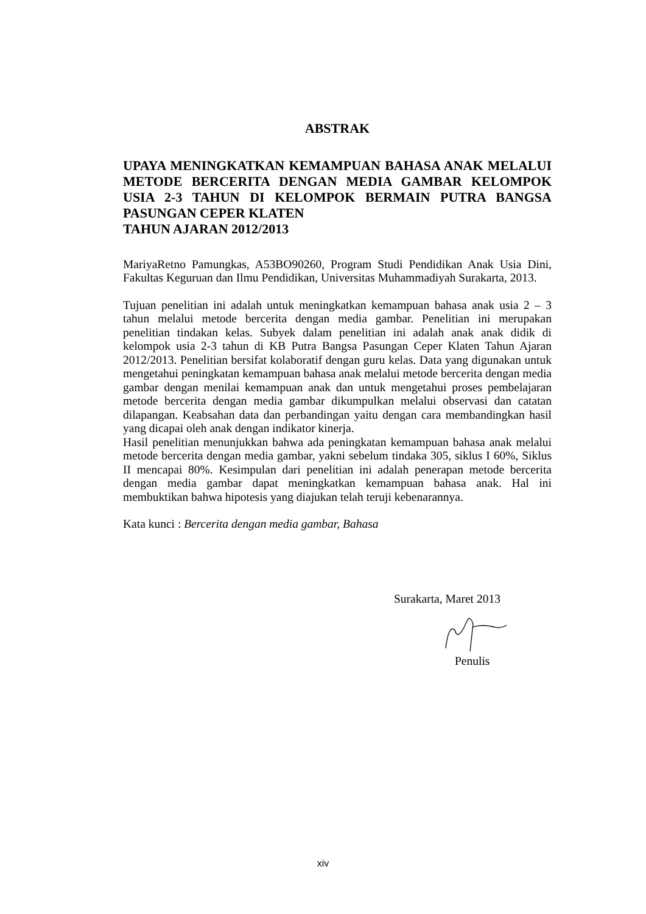ABSTRAK
UPAYA MENINGKATKAN KEMAMPUAN BAHASA ANAK MELALUI METODE BERCERITA DENGAN MEDIA GAMBAR KELOMPOK USIA 2-3 TAHUN DI KELOMPOK BERMAIN PUTRA BANGSA PASUNGAN CEPER KLATEN
TAHUN AJARAN 2012/2013
MariyaRetno Pamungkas, A53BO90260, Program Studi Pendidikan Anak Usia Dini, Fakultas Keguruan dan Ilmu Pendidikan, Universitas Muhammadiyah Surakarta, 2013.
Tujuan penelitian ini adalah untuk meningkatkan kemampuan bahasa anak usia 2 – 3 tahun melalui metode bercerita dengan media gambar. Penelitian ini merupakan penelitian tindakan kelas. Subyek dalam penelitian ini adalah anak anak didik di kelompok usia 2-3 tahun di KB Putra Bangsa Pasungan Ceper Klaten Tahun Ajaran 2012/2013. Penelitian bersifat kolaboratif dengan guru kelas. Data yang digunakan untuk mengetahui peningkatan kemampuan bahasa anak melalui metode bercerita dengan media gambar dengan menilai kemampuan anak dan untuk mengetahui proses pembelajaran metode bercerita dengan media gambar dikumpulkan melalui observasi dan catatan dilapangan. Keabsahan data dan perbandingan yaitu dengan cara membandingkan hasil yang dicapai oleh anak dengan indikator kinerja.
Hasil penelitian menunjukkan bahwa ada peningkatan kemampuan bahasa anak melalui metode bercerita dengan media gambar, yakni sebelum tindaka 305, siklus I 60%, Siklus II mencapai 80%. Kesimpulan dari penelitian ini adalah penerapan metode bercerita dengan media gambar dapat meningkatkan kemampuan bahasa anak. Hal ini membuktikan bahwa hipotesis yang diajukan telah teruji kebenarannya.
Kata kunci : Bercerita dengan media gambar, Bahasa
Surakarta, Maret 2013
Penulis
xiv